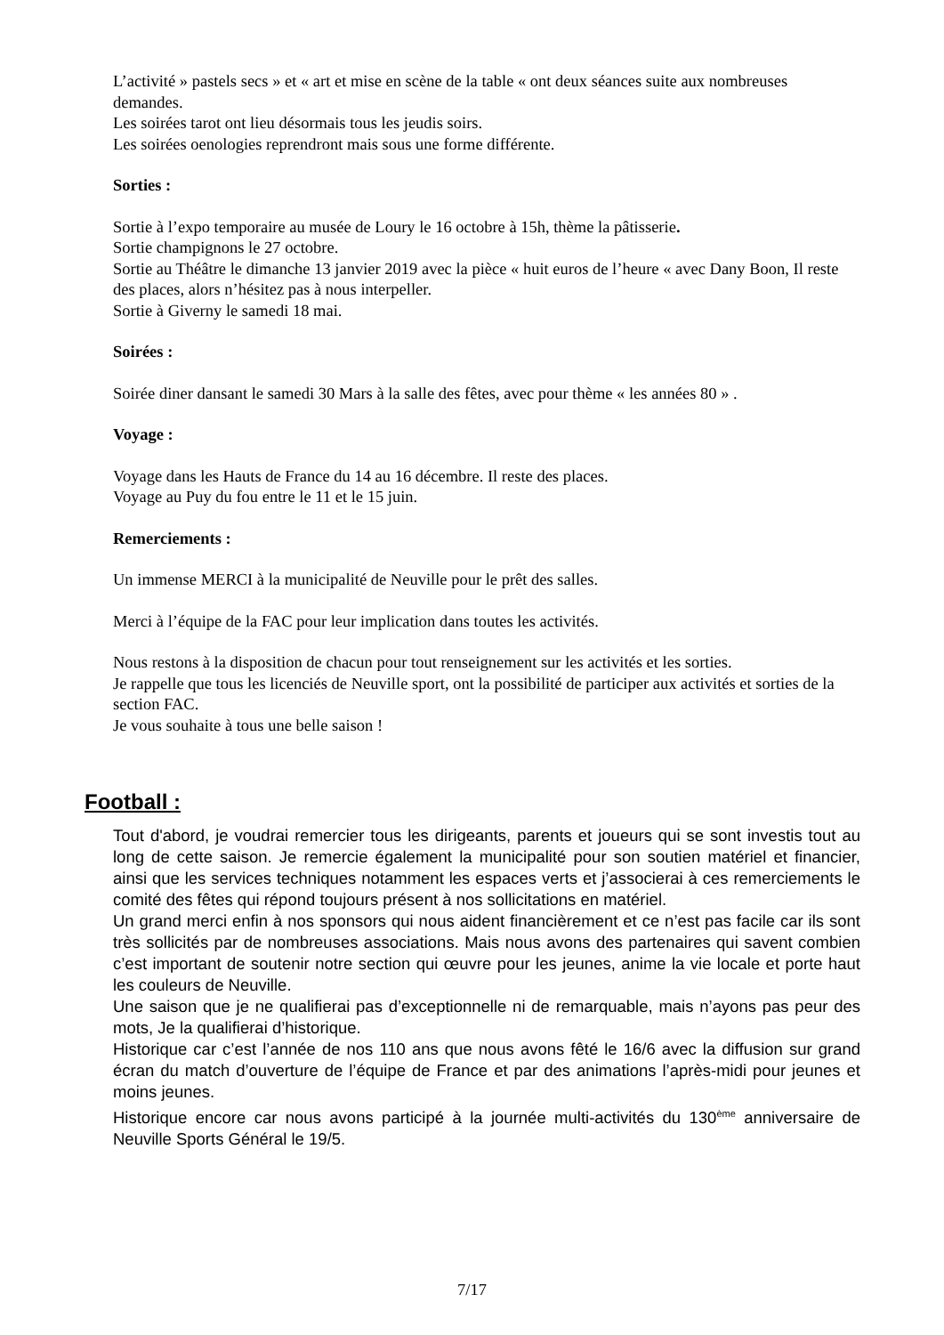L’activité » pastels secs » et « art et mise en scène de la table « ont deux séances suite aux nombreuses demandes.
Les soirées tarot ont lieu désormais tous les jeudis soirs.
Les soirées oenologies reprendront mais sous une forme différente.
Sorties :
Sortie à l’expo temporaire au musée de Loury le 16 octobre à 15h, thème la pâtisserie.
Sortie champignons le 27 octobre.
Sortie au Théâtre le dimanche 13 janvier 2019 avec la pièce « huit euros de l’heure « avec Dany Boon, Il reste des places, alors n’hésitez pas à nous interpeller.
Sortie à Giverny le samedi 18 mai.
Soirées :
Soirée diner dansant le samedi 30 Mars à la salle des fêtes, avec pour thème « les années 80 » .
Voyage :
Voyage dans les Hauts de France du 14 au 16 décembre. Il reste des places.
Voyage au Puy du fou entre le 11 et le 15 juin.
Remerciements :
Un immense MERCI à la municipalité de Neuville pour le prêt des salles.
Merci à l’équipe de la FAC pour leur implication dans toutes les activités.
Nous restons à la disposition de chacun pour tout renseignement sur les activités et les sorties.
Je rappelle que tous les licenciés de Neuville sport, ont la possibilité de participer aux activités et sorties de la section FAC.
Je vous souhaite à tous une belle saison !
Football :
Tout d'abord, je voudrai remercier tous les dirigeants, parents et joueurs qui se sont investis tout au long de cette saison. Je remercie également la municipalité pour son soutien matériel et financier, ainsi que les services techniques notamment les espaces verts et j’associerai à ces remerciements le comité des fêtes qui répond toujours présent à nos sollicitations en matériel.
Un grand merci enfin à nos sponsors qui nous aident financièrement et ce n’est pas facile car ils sont très sollicités par de nombreuses associations. Mais nous avons des partenaires qui savent combien c’est important de soutenir notre section qui œuvre pour les jeunes, anime la vie locale et porte haut les couleurs de Neuville.
Une saison que je ne qualifierai pas d’exceptionnelle ni de remarquable, mais n’ayons pas peur des mots, Je la qualifierai d’historique.
Historique car c’est l’année de nos 110 ans que nous avons fêté le 16/6 avec la diffusion sur grand écran du match d’ouverture de l’équipe de France et par des animations l’après-midi pour jeunes et moins jeunes.
Historique encore car nous avons participé à la journée multi-activités du 130<sup>ème</sup> anniversaire de Neuville Sports Général le 19/5.
7/17